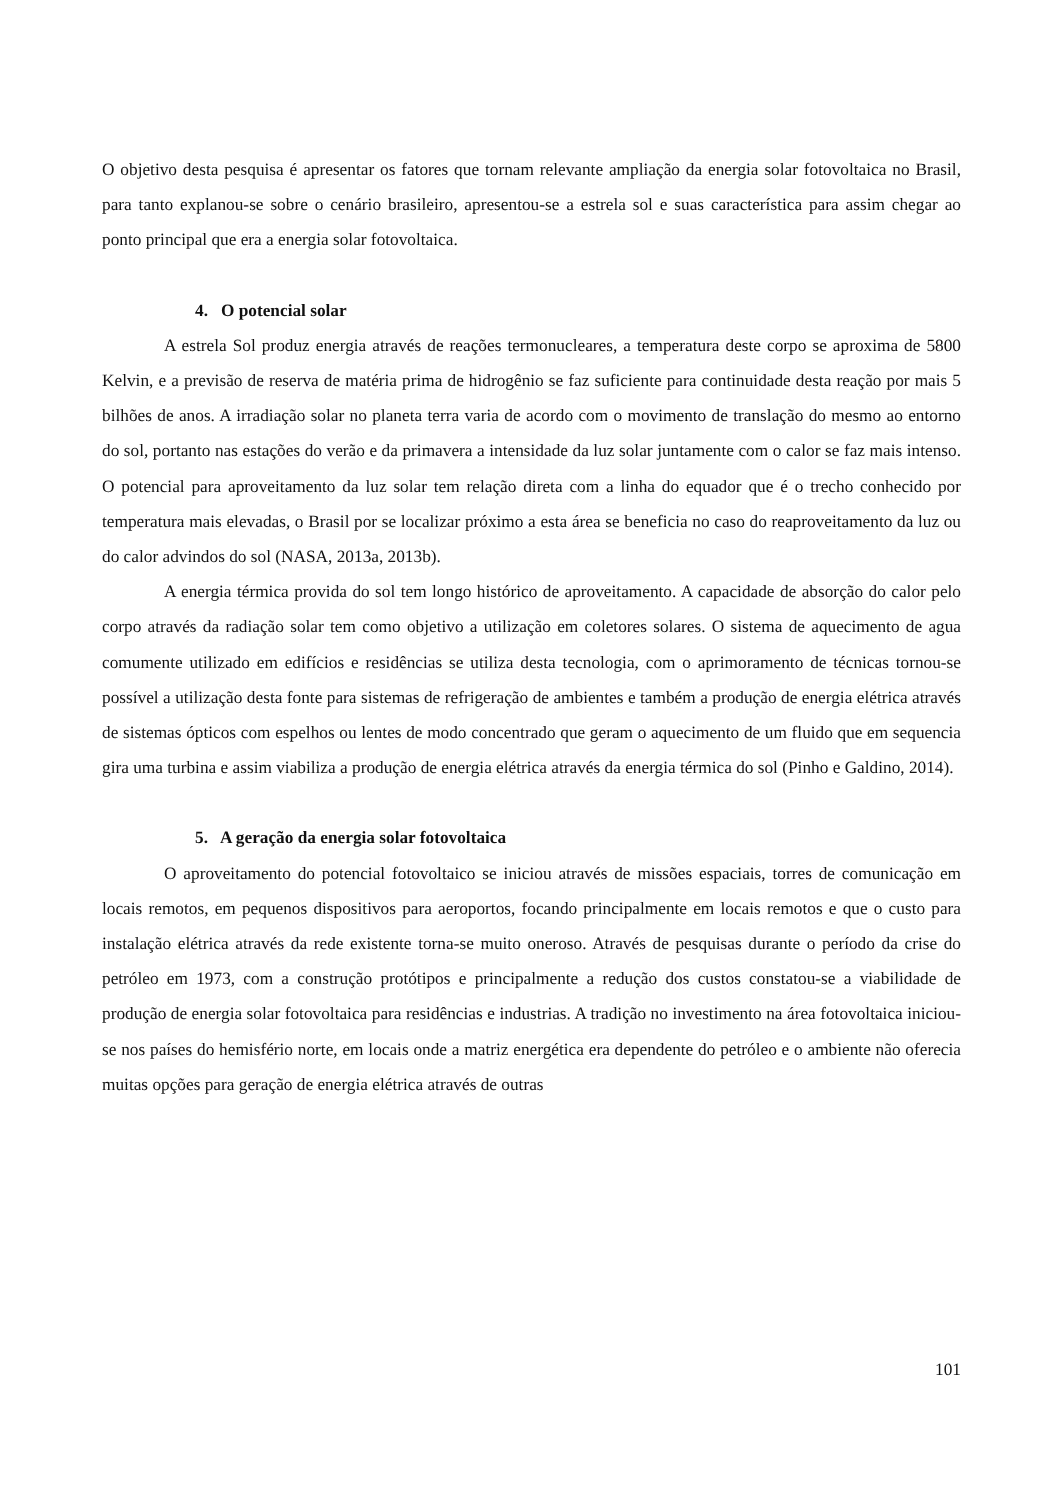O objetivo desta pesquisa é apresentar os fatores que tornam relevante ampliação da energia solar fotovoltaica no Brasil, para tanto explanou-se sobre o cenário brasileiro, apresentou-se a estrela sol e suas característica para assim chegar ao ponto principal que era a energia solar fotovoltaica.
4. O potencial solar
A estrela Sol produz energia através de reações termonucleares, a temperatura deste corpo se aproxima de 5800 Kelvin, e a previsão de reserva de matéria prima de hidrogênio se faz suficiente para continuidade desta reação por mais 5 bilhões de anos. A irradiação solar no planeta terra varia de acordo com o movimento de translação do mesmo ao entorno do sol, portanto nas estações do verão e da primavera a intensidade da luz solar juntamente com o calor se faz mais intenso. O potencial para aproveitamento da luz solar tem relação direta com a linha do equador que é o trecho conhecido por temperatura mais elevadas, o Brasil por se localizar próximo a esta área se beneficia no caso do reaproveitamento da luz ou do calor advindos do sol (NASA, 2013a, 2013b).
A energia térmica provida do sol tem longo histórico de aproveitamento. A capacidade de absorção do calor pelo corpo através da radiação solar tem como objetivo a utilização em coletores solares. O sistema de aquecimento de agua comumente utilizado em edifícios e residências se utiliza desta tecnologia, com o aprimoramento de técnicas tornou-se possível a utilização desta fonte para sistemas de refrigeração de ambientes e também a produção de energia elétrica através de sistemas ópticos com espelhos ou lentes de modo concentrado que geram o aquecimento de um fluido que em sequencia gira uma turbina e assim viabiliza a produção de energia elétrica através da energia térmica do sol (Pinho e Galdino, 2014).
5. A geração da energia solar fotovoltaica
O aproveitamento do potencial fotovoltaico se iniciou através de missões espaciais, torres de comunicação em locais remotos, em pequenos dispositivos para aeroportos, focando principalmente em locais remotos e que o custo para instalação elétrica através da rede existente torna-se muito oneroso. Através de pesquisas durante o período da crise do petróleo em 1973, com a construção protótipos e principalmente a redução dos custos constatou-se a viabilidade de produção de energia solar fotovoltaica para residências e industrias. A tradição no investimento na área fotovoltaica iniciou-se nos países do hemisfério norte, em locais onde a matriz energética era dependente do petróleo e o ambiente não oferecia muitas opções para geração de energia elétrica através de outras
101